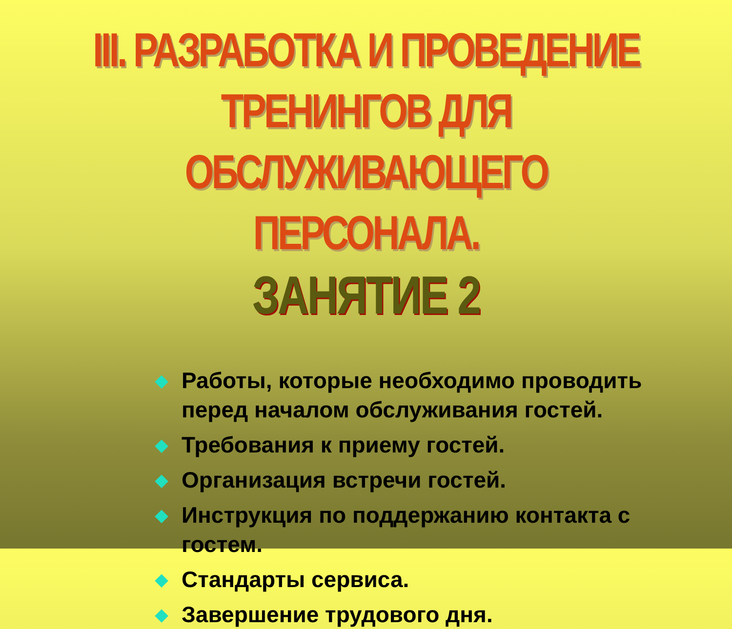III. РАЗРАБОТКА И ПРОВЕДЕНИЕ ТРЕНИНГОВ ДЛЯ ОБСЛУЖИВАЮЩЕГО ПЕРСОНАЛА.
ЗАНЯТИЕ 2
◆ Работы, которые необходимо проводить перед началом обслуживания гостей.
◆ Требования к приему гостей.
◆ Организация встречи гостей.
◆ Инструкция по поддержанию контакта с гостем.
◆ Стандарты сервиса.
◆ Завершение трудового дня.